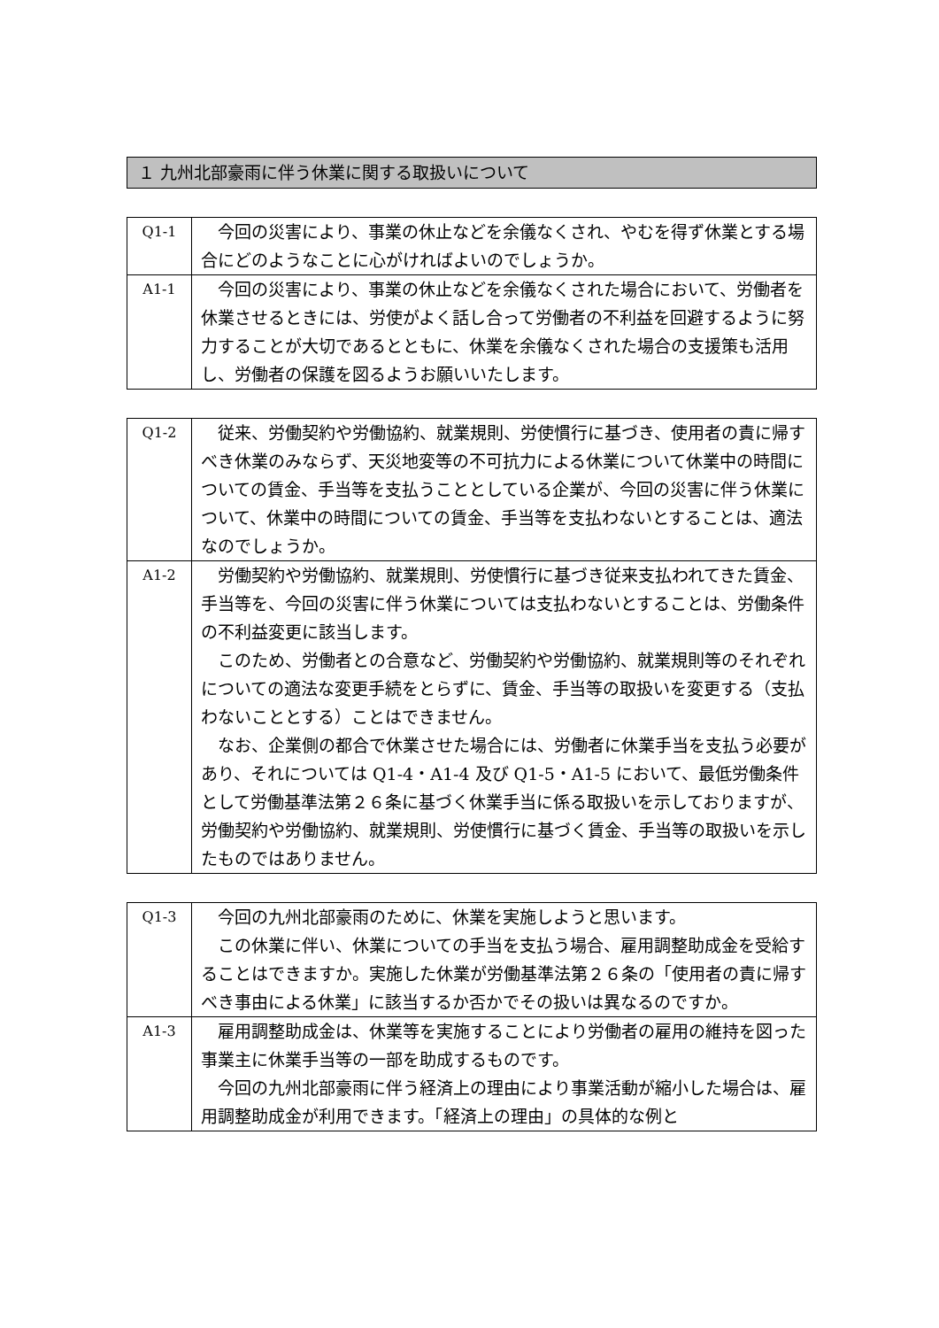１ 九州北部豪雨に伴う休業に関する取扱いについて
| Q1-1 | 今回の災害により、事業の休止などを余儀なくされ、やむを得ず休業とする場合にどのようなことに心がければよいのでしょうか。 |
| A1-1 | 今回の災害により、事業の休止などを余儀なくされた場合において、労働者を休業させるときには、労使がよく話し合って労働者の不利益を回避するように努力することが大切であるとともに、休業を余儀なくされた場合の支援策も活用し、労働者の保護を図るようお願いいたします。 |
| Q1-2 | 従来、労働契約や労働協約、就業規則、労使慣行に基づき、使用者の責に帰すべき休業のみならず、天災地変等の不可抗力による休業について休業中の時間についての賃金、手当等を支払うこととしている企業が、今回の災害に伴う休業について、休業中の時間についての賃金、手当等を支払わないとすることは、適法なのでしょうか。 |
| A1-2 | 労働契約や労働協約、就業規則、労使慣行に基づき従来支払われてきた賃金、手当等を、今回の災害に伴う休業については支払わないとすることは、労働条件の不利益変更に該当します。 このため、労働者との合意など、労働契約や労働協約、就業規則等のそれぞれについての適法な変更手続をとらずに、賃金、手当等の取扱いを変更する（支払わないこととする）ことはできません。 なお、企業側の都合で休業させた場合には、労働者に休業手当を支払う必要があり、それについては Q1-4・A1-4 及び Q1-5・A1-5 において、最低労働条件として労働基準法第２６条に基づく休業手当に係る取扱いを示しておりますが、労働契約や労働協約、就業規則、労使慣行に基づく賃金、手当等の取扱いを示したものではありません。 |
| Q1-3 | 今回の九州北部豪雨のために、休業を実施しようと思います。 この休業に伴い、休業についての手当を支払う場合、雇用調整助成金を受給することはできますか。実施した休業が労働基準法第２６条の「使用者の責に帰すべき事由による休業」に該当するか否かでその扱いは異なるのですか。 |
| A1-3 | 雇用調整助成金は、休業等を実施することにより労働者の雇用の維持を図った事業主に休業手当等の一部を助成するものです。 今回の九州北部豪雨に伴う経済上の理由により事業活動が縮小した場合は、雇用調整助成金が利用できます。「経済上の理由」の具体的な例と |